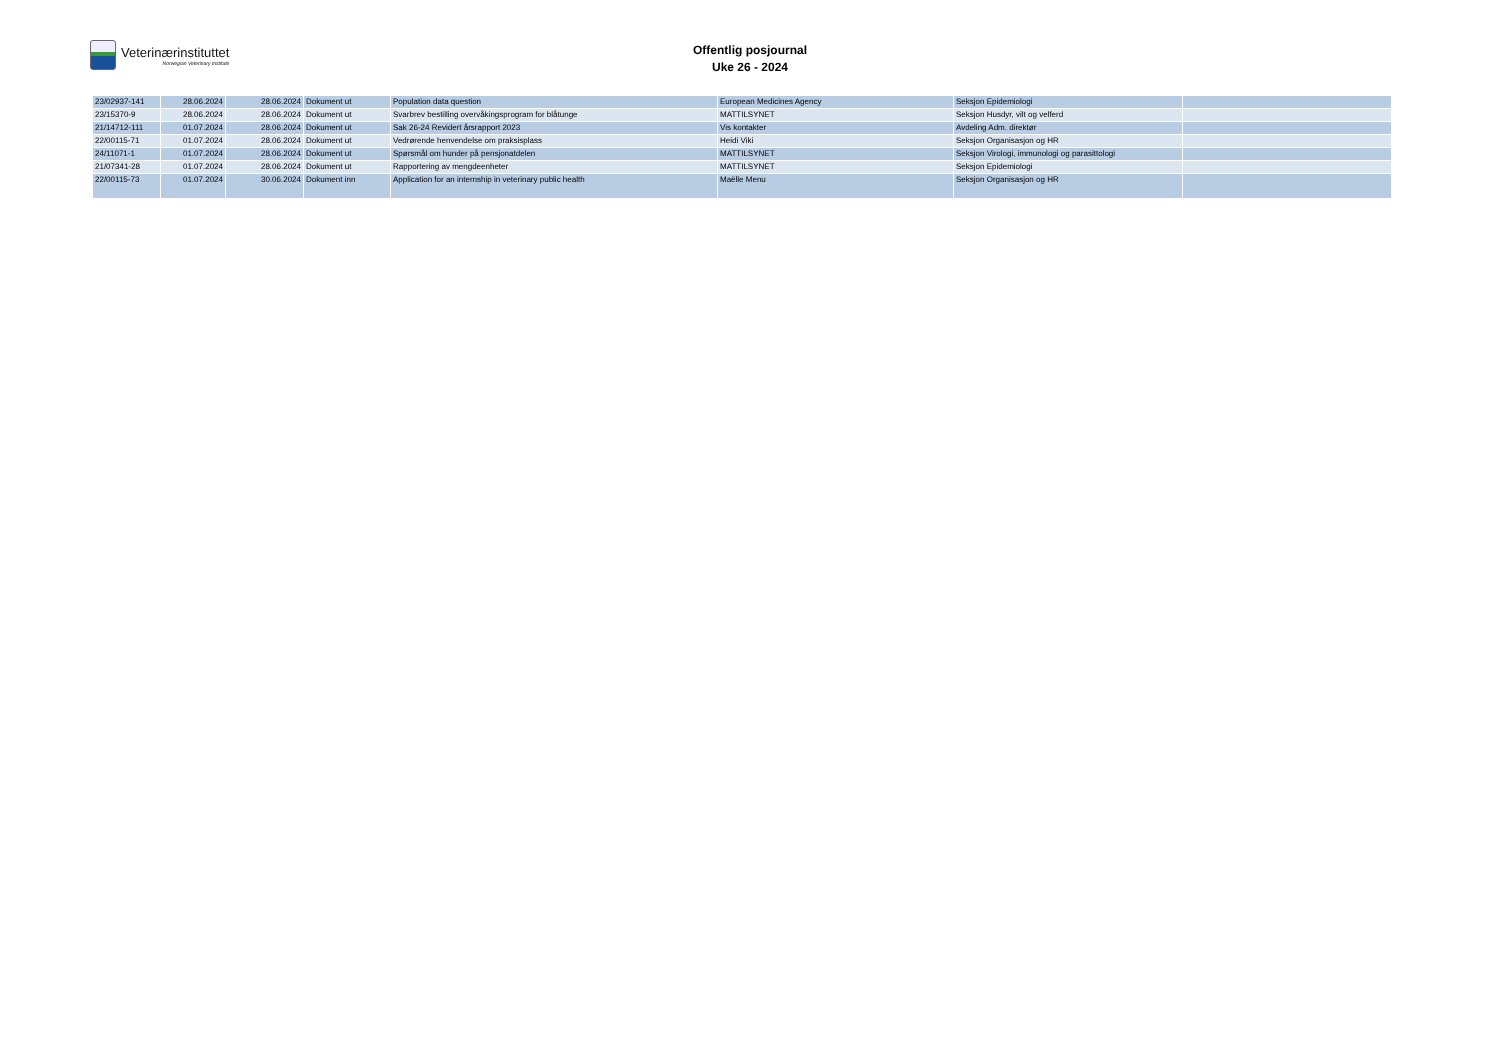Veterinærinstituttet
Norwegian Veterinary Institute
Offentlig posjournal
Uke 26 - 2024
| 23/02937-141 | 28.06.2024 | 28.06.2024 | Dokument ut | Population data question | European Medicines Agency | Seksjon Epidemiologi | |
| 23/15370-9 | 28.06.2024 | 28.06.2024 | Dokument ut | Svarbrev bestilling overvåkingsprogram for blåtunge | MATTILSYNET | Seksjon Husdyr, vilt og velferd | |
| 21/14712-111 | 01.07.2024 | 28.06.2024 | Dokument ut | Sak 26-24 Revidert årsrapport 2023 | Vis kontakter | Avdeling Adm. direktør | |
| 22/00115-71 | 01.07.2024 | 28.06.2024 | Dokument ut | Vedrørende henvendelse om praksisplass | Heidi Viki | Seksjon Organisasjon og HR | |
| 24/11071-1 | 01.07.2024 | 28.06.2024 | Dokument ut | Spørsmål om hunder på pensjonatdelen | MATTILSYNET | Seksjon Virologi, immunologi og parasittologi | |
| 21/07341-28 | 01.07.2024 | 28.06.2024 | Dokument ut | Rapportering av mengdeenheter | MATTILSYNET | Seksjon Epidemiologi | |
| 22/00115-73 | 01.07.2024 | 30.06.2024 | Dokument inn | Application for an internship in veterinary public health | Maëlle Menu | Seksjon Organisasjon og HR | |